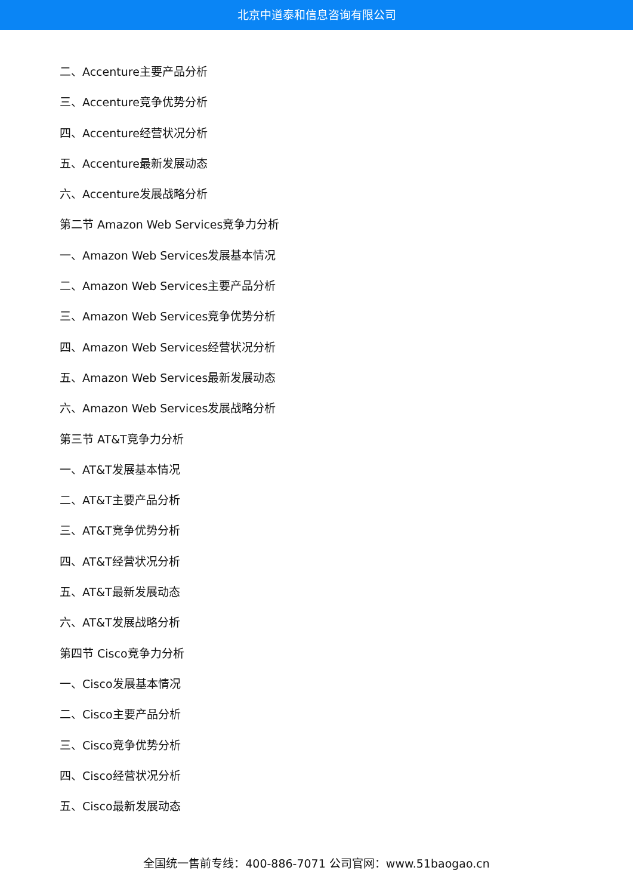北京中道泰和信息咨询有限公司
二、Accenture主要产品分析
三、Accenture竞争优势分析
四、Accenture经营状况分析
五、Accenture最新发展动态
六、Accenture发展战略分析
第二节 Amazon Web Services竞争力分析
一、Amazon Web Services发展基本情况
二、Amazon Web Services主要产品分析
三、Amazon Web Services竞争优势分析
四、Amazon Web Services经营状况分析
五、Amazon Web Services最新发展动态
六、Amazon Web Services发展战略分析
第三节 AT&T竞争力分析
一、AT&T发展基本情况
二、AT&T主要产品分析
三、AT&T竞争优势分析
四、AT&T经营状况分析
五、AT&T最新发展动态
六、AT&T发展战略分析
第四节 Cisco竞争力分析
一、Cisco发展基本情况
二、Cisco主要产品分析
三、Cisco竞争优势分析
四、Cisco经营状况分析
五、Cisco最新发展动态
全国统一售前专线：400-886-7071 公司官网：www.51baogao.cn